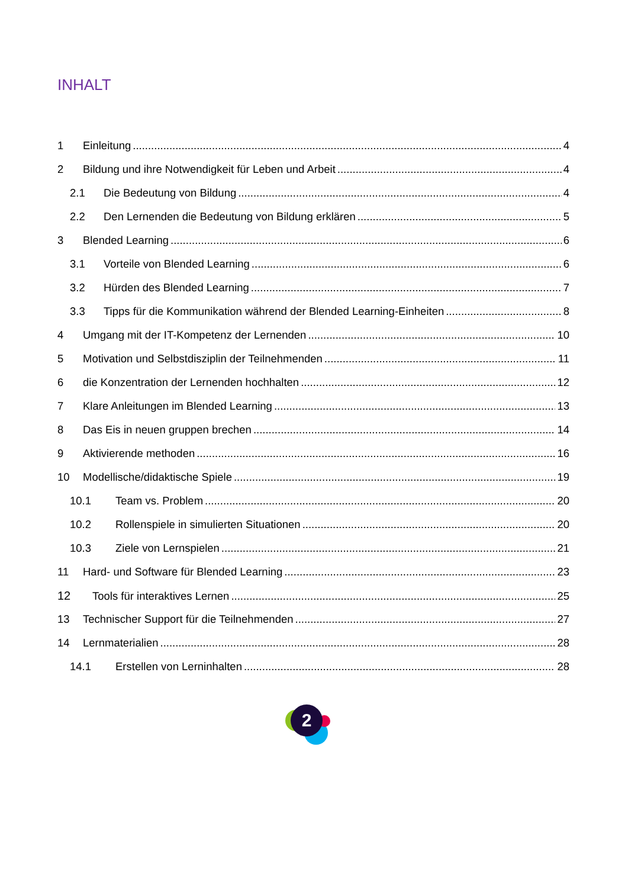INHALT
1 Einleitung 4
2 Bildung und ihre Notwendigkeit für Leben und Arbeit 4
2.1 Die Bedeutung von Bildung 4
2.2 Den Lernenden die Bedeutung von Bildung erklären 5
3 Blended Learning 6
3.1 Vorteile von Blended Learning 6
3.2 Hürden des Blended Learning 7
3.3 Tipps für die Kommunikation während der Blended Learning-Einheiten 8
4 Umgang mit der IT-Kompetenz der Lernenden 10
5 Motivation und Selbstdisziplin der Teilnehmenden 11
6 die Konzentration der Lernenden hochhalten 12
7 Klare Anleitungen im Blended Learning 13
8 Das Eis in neuen gruppen brechen 14
9 Aktivierende methoden 16
10 Modellische/didaktische Spiele 19
10.1 Team vs. Problem 20
10.2 Rollenspiele in simulierten Situationen 20
10.3 Ziele von Lernspielen 21
11 Hard- und Software für Blended Learning 23
12 Tools für interaktives Lernen 25
13 Technischer Support für die Teilnehmenden 27
14 Lernmaterialien 28
14.1 Erstellen von Lerninhalten 28
2